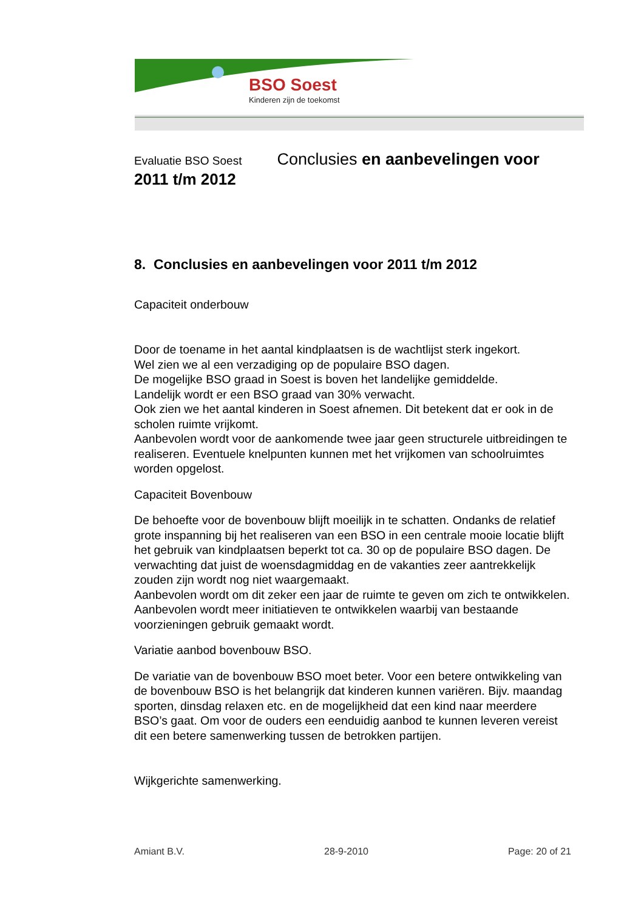BSO Soest
Kinderen zijn de toekomst
Evaluatie BSO Soest Conclusies en aanbevelingen voor
2011 t/m 2012
8. Conclusies en aanbevelingen voor 2011 t/m 2012
Capaciteit onderbouw
Door de toename in het aantal kindplaatsen is de wachtlijst sterk ingekort.
Wel zien we al een verzadiging op de populaire BSO dagen.
De mogelijke BSO graad in Soest is boven het landelijke gemiddelde.
Landelijk wordt er een BSO graad van 30% verwacht.
Ook zien we het aantal kinderen in Soest afnemen. Dit betekent dat er ook in de scholen ruimte vrijkomt.
Aanbevolen wordt voor de aankomende twee jaar geen structurele uitbreidingen te realiseren. Eventuele knelpunten kunnen met het vrijkomen van schoolruimtes worden opgelost.
Capaciteit Bovenbouw
De behoefte voor de bovenbouw blijft moeilijk in te schatten. Ondanks de relatief grote inspanning bij het realiseren van een BSO in een centrale mooie locatie blijft het gebruik van kindplaatsen beperkt tot ca. 30 op de populaire BSO dagen. De verwachting dat juist de woensdagmiddag en de vakanties zeer aantrekkelijk zouden zijn wordt nog niet waargemaakt.
Aanbevolen wordt om dit zeker een jaar de ruimte te geven om zich te ontwikkelen.
Aanbevolen wordt meer initiatieven te ontwikkelen waarbij van bestaande voorzieningen gebruik gemaakt wordt.
Variatie aanbod bovenbouw BSO.
De variatie van de bovenbouw BSO moet beter. Voor een betere ontwikkeling van de bovenbouw BSO is het belangrijk dat kinderen kunnen variëren. Bijv. maandag sporten, dinsdag relaxen etc. en de mogelijkheid dat een kind naar meerdere BSO’s gaat. Om voor de ouders een eenduidig aanbod te kunnen leveren vereist dit een betere samenwerking tussen de betrokken partijen.
Wijkgerichte samenwerking.
Amiant B.V. 28-9-2010 Page: 20 of 21